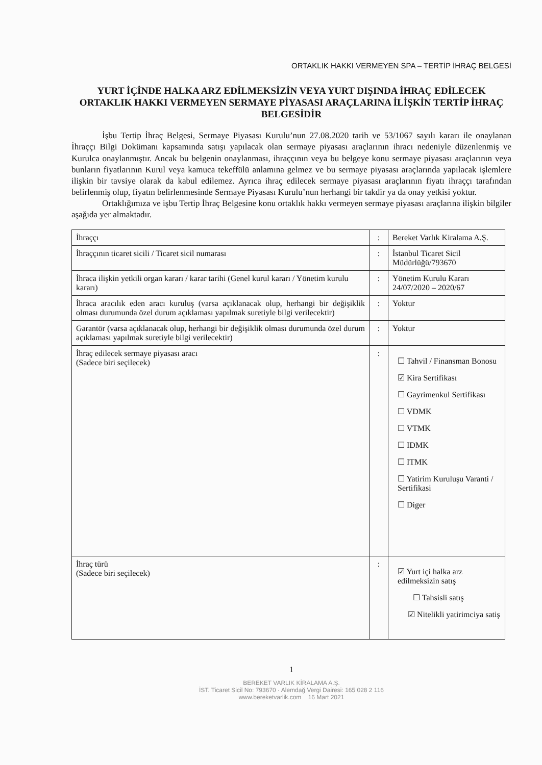ORTAKLIK HAKKI VERMEYEN SPA – TERTİP İHRAÇ BELGESİ
YURT İÇİNDE HALKA ARZ EDİLMEKSİZİN VEYA YURT DIŞINDA İHRAÇ EDİLECEK ORTAKLIK HAKKI VERMEYEN SERMAYE PİYASASI ARAÇLARINA İLİŞKİN TERTİP İHRAÇ BELGESİDİR
İşbu Tertip İhraç Belgesi, Sermaye Piyasası Kurulu’nun 27.08.2020 tarih ve 53/1067 sayılı kararı ile onaylanan İhraççı Bilgi Dokümanı kapsamında satışı yapılacak olan sermaye piyasası araçlarının ihracı nedeniyle düzenlenmiş ve Kurulca onaylanmıştır. Ancak bu belgenin onaylanması, ihraççının veya bu belgeye konu sermaye piyasası araçlarının veya bunların fiyatlarının Kurul veya kamuca tekeffülü anlamına gelmez ve bu sermaye piyasası araçlarında yapılacak işlemlere ilişkin bir tavsiye olarak da kabul edilemez. Ayrıca ihraç edilecek sermaye piyasası araçlarının fiyatı ihraççı tarafından belirlenmiş olup, fiyatın belirlenmesinde Sermaye Piyasası Kurulu’nun herhangi bir takdir ya da onay yetkisi yoktur.
Ortaklığımıza ve işbu Tertip İhraç Belgesine konu ortaklık hakkı vermeyen sermaye piyasası araçlarına ilişkin bilgiler aşağıda yer almaktadır.
| İhraççı | : | Bereket Varlık Kiralama A.Ş. |
| İhraççının ticaret sicili / Ticaret sicil numarası | : | İstanbul Ticaret Sicil Müdürlüğü/793670 |
| İhraca ilişkin yetkili organ kararı / karar tarihi (Genel kurul kararı / Yönetim kurulu kararı) | : | Yönetim Kurulu Kararı 24/07/2020 – 2020/67 |
| İhraca aracılık eden aracı kuruluş (varsa açıklanacak olup, herhangi bir değişiklik olması durumunda özel durum açıklaması yapılmak suretiyle bilgi verilecektir) | : | Yoktur |
| Garantör (varsa açıklanacak olup, herhangi bir değişiklik olması durumunda özel durum açıklaması yapılmak suretiyle bilgi verilecektir) | : | Yoktur |
| İhraç edilecek sermaye piyasası aracı (Sadece biri seçilecek) | : | ☐ Tahvil / Finansman Bonosu ☑ Kira Sertifikası ☐ Gayrimenkul Sertifikası ☐ VDMK ☐ VTMK ☐ IDMK ☐ ITMK ☐ Yatirim Kuruluşu Varanti / Sertifikasi ☐ Diger |
| İhraç türü (Sadece biri seçilecek) | : | ☑ Yurt içi halka arz edilmeksizin satış ☐ Tahsisli satış ☑ Nitelikli yatirimciya satiş |
1
BEREKET VARLIK KİRALAMA A.Ş.
İST. Ticaret Sicil No: 793670 · Alemdağ Vergi Dairesi: 165 028 2 116
www.bereketvarlik.com 16 Mart 2021